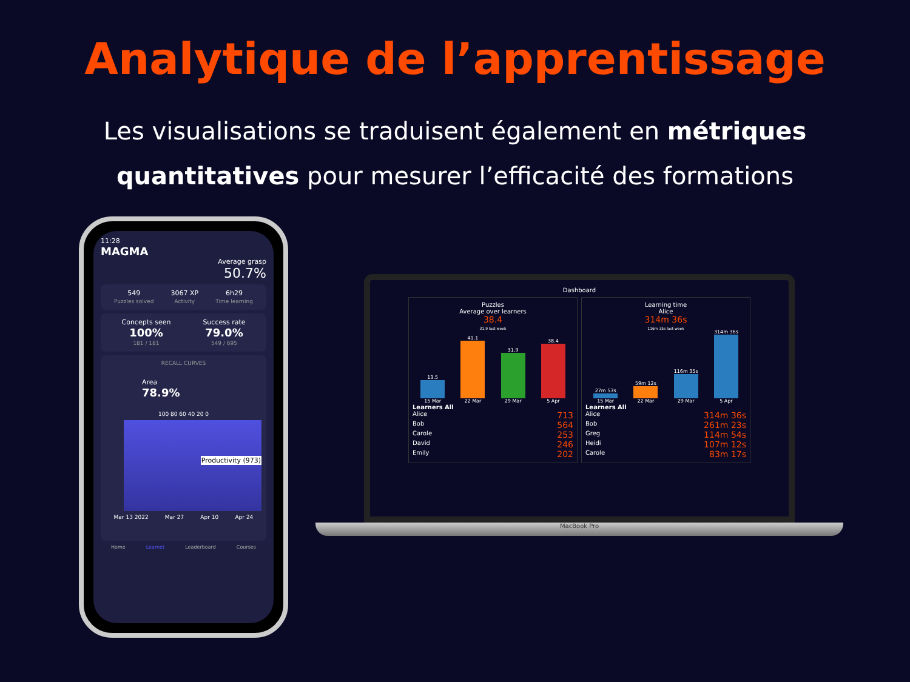Analytique de l’apprentissage
Les visualisations se traduisent également en métriques quantitatives pour mesurer l’efficacité des formations
11:28
MAGMA
Average grasp
50.7%
549
Puzzles solved
3067 XP
Activity
6h29
Time learning
Concepts seen
100%
181 / 181
Success rate
79.0%
549 / 695
RECALL CURVES
Area
78.9%
100 80 60 40 20 0
Productivity (973)
Mar 13 2022 Mar 27 Apr 10 Apr 24
Home Learnet Leaderboard Courses
Dashboard
Puzzles
Average over learners
38.4
31.9 last week
13.5
15 Mar
41.1
22 Mar
31.9
29 Mar
38.4
5 Apr
Learners All
Alice 713
Bob 564
Carole 253
David 246
Emily 202
Learning time
Alice
314m 36s
116m 35s last week
27m 53s
15 Mar
59m 12s
22 Mar
116m 35s
29 Mar
314m 36s
5 Apr
Learners All
Alice 314m 36s
Bob 261m 23s
Greg 114m 54s
Heidi 107m 12s
Carole 83m 17s
MacBook Pro